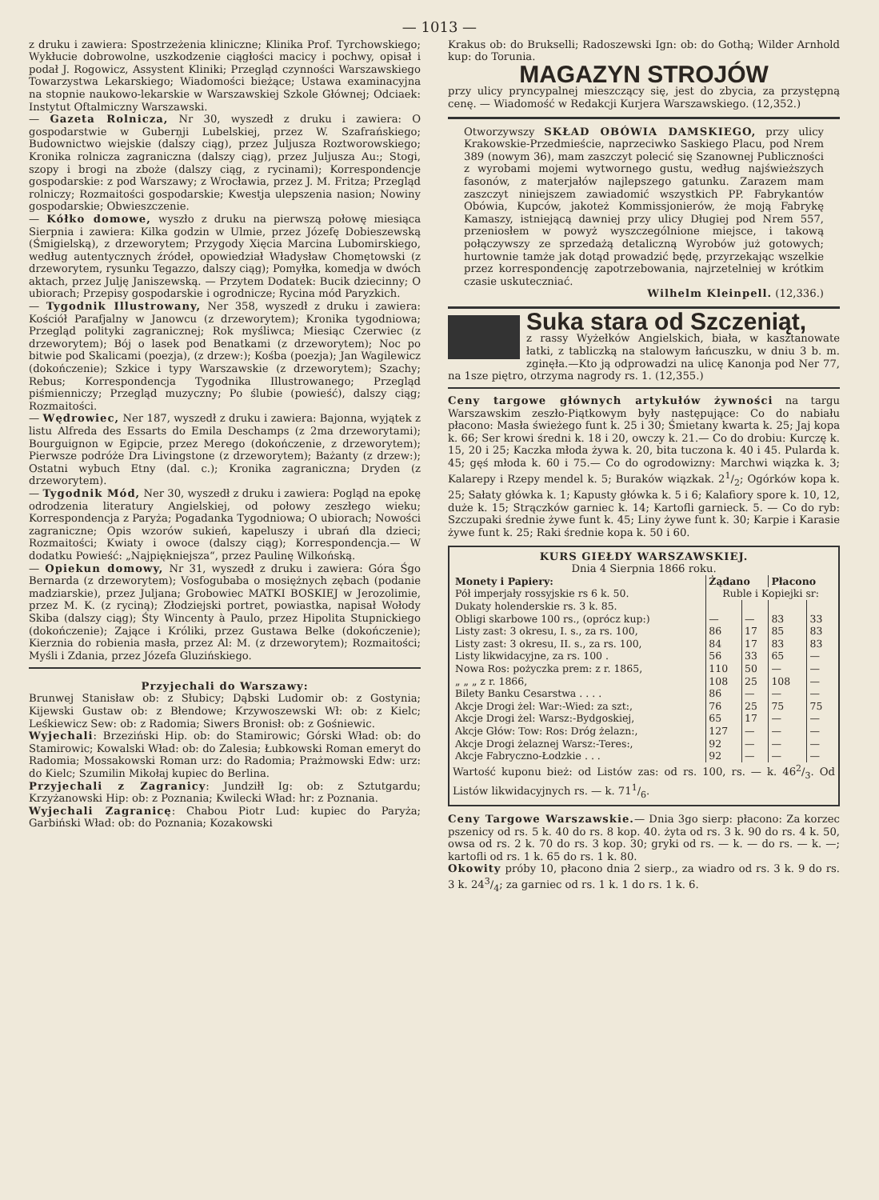— 1013 —
z druku i zawiera: Spostrzeżenia kliniczne; Klinika Prof. Tyrchowskiego; Wykłucie dobrowolne, uszkodzenie ciągłości macicy i pochwy, opisał i podał J. Rogowicz, Assystent Kliniki; Przegląd czynności Warszawskiego Towarzystwa Lekarskiego; Wiadomości bieżące; Ustawa examinacyjna na stopnie naukowo-lekarskie w Warszawskiej Szkole Głównej; Odciaek: Instytut Oftalmiczny Warszawski.
— Gazeta Rolnicza, Nr 30, wyszedł z druku i zawiera: O gospodarstwie w Guberņji Lubelskiej, przez W. Szafrańskiego; Budownictwo wiejskie (dalszy ciąg), przez Juljusza Roztworowskiego; Kronika rolnicza zagraniczna (dalszy ciąg), przez Juljusza Au:; Stogi, szopy i brogi na zboże (dalszy ciąg, z rycinami); Korrespondencje gospodarskie: z pod Warszawy; z Wrocławia, przez J. M. Fritza; Przegląd rolniczy; Rozmaitości gospodarskie; Kwestja ulepszenia nasion; Nowiny gospodarskie; Obwieszczenie.
— Kółko domowe, wyszło z druku na pierwszą połowę miesiąca Sierpnia i zawiera: Kilka godzin w Ulmie, przez Józefę Dobieszewską (Śmigielską), z drzeworytem; Przygody Xięcia Marcina Lubomirskiego, według autentycznych źródeł, opowiedział Władysław Chomętowski (z drzeworytem, rysunku Tegazzo, dalszy ciąg); Pomyłka, komedja w dwóch aktach, przez Julję Janiszewską. — Przytem Dodatek: Bucik dziecinny; O ubiorach; Przepisy gospodarskie i ogrodnicze; Rycina mód Paryzkich.
— Tygodnik Illustrowany, Ner 358, wyszedł z druku i zawiera: Kościół Parafjalny w Janowcu (z drzeworytem); Kronika tygodniowa; Przegląd polityki zagranicznej; Rok myśliwca; Miesiąc Czerwiec (z drzeworytem); Bój o lasek pod Benatkami (z drzeworytem); Noc po bitwie pod Skalicami (poezja), (z drzew:); Kośba (poezja); Jan Wagilewicz (dokończenie); Szkice i typy Warszawskie (z drzeworytem); Szachy; Rebus; Korrespondencja Tygodnika Illustrowanego; Przegląd piśmienniczy; Przegląd muzyczny; Po ślubie (powieść), dalszy ciąg; Rozmaitości.
— Wędrowiec, Ner 187, wyszedł z druku i zawiera: Bajonna, wyjątek z listu Alfreda des Essarts do Emila Deschamps (z 2ma drzeworytami); Bourguignon w Egipcie, przez Merego (dokończenie, z drzeworytem); Pierwsze podróże Dra Livingstone (z drzeworytem); Bażanty (z drzew:); Ostatni wybuch Etny (dal. c.); Kronika zagraniczna; Dryden (z drzeworytem).
— Tygodnik Mód, Ner 30, wyszedł z druku i zawiera: Pogląd na epokę odrodzenia literatury Angielskiej, od połowy zeszłego wieku; Korrespondencja z Paryża; Pogadanka Tygodniowa; O ubiorach; Nowości zagraniczne; Opis wzorów sukień, kapeluszy i ubrań dla dzieci; Rozmaitości; Kwiaty i owoce (dalszy ciąg); Korrespondencja.— W dodatku Powieść: „Najpiękniejsza“, przez Paulinę Wilkońską.
— Opiekun domowy, Nr 31, wyszedł z druku i zawiera: Góra Śgo Bernarda (z drzeworytem); Vosfogubaba o mosiężnych zębach (podanie madziarskie), przez Juljana; Grobowiec MATKI BOSKIEJ w Jerozolimie, przez M. K. (z ryciną); Złodziejski portret, powiastka, napisał Wołody Skiba (dalszy ciąg); Śty Wincenty à Paulo, przez Hipolita Stupnickiego (dokończenie); Zające i Króliki, przez Gustawa Belke (dokończenie); Kierznia do robienia masła, przez Al: M. (z drzeworytem); Rozmaitości; Myśli i Zdania, przez Józefa Gluzińskiego.
Przyjechali do Warszawy:
Brunwej Stanisław ob: z Słubicy; Dąbski Ludomir ob: z Gostynia; Kijewski Gustaw ob: z Błendowe; Krzywoszewski Wł: ob: z Kielc; Leśkiewicz Sew: ob: z Radomia; Siwers Bronisł: ob: z Gośniewic.
Wyjechali: Brzeziński Hip. ob: do Stamirowic; Górski Wład: ob: do Stamirowic; Kowalski Wład: ob: do Zalesia; Łubkowski Roman emeryt do Radomia; Mossakowski Roman urz: do Radomia; Prażmowski Edw: urz: do Kielc; Szumilin Mikołaj kupiec do Berlina.
Przyjechali z Zagranicy: Jundziłł Ig: ob: z Sztutgardu; Krzyżanowski Hip: ob: z Poznania; Kwilecki Wład: hr: z Poznania.
Wyjechali Zagranicę: Chabou Piotr Lud: kupiec do Paryża; Garbiński Wład: ob: do Poznania; Kozakowski
Krakus ob: do Brukselli; Radoszewski Ign: ob: do Gothą; Wilder Arnhold kup: do Torunia.
MAGAZYN STROJÓW
przy ulicy pryncypalnej mieszczący się, jest do zbycia, za przystępną cenę. — Wiadomość w Redakcji Kurjera Warszawskiego. (12,352.)
Otworzywszy SKŁAD OBÓWIA DAMSKIEGO, przy ulicy Krakowskie-Przedmieście, naprzeciwko Saskiego Placu, pod Nrem 389 (nowym 36), mam zaszczyt polecić się Szanownej Publiczności z wyrobami mojemi wytwornego gustu, według najświeższych fasonów, z materjałów najlepszego gatunku. Zarazem mam zaszczyt niniejszem zawiadomić wszystkich PP. Fabrykantów Obówia, Kupców, jakoteż Kommissjonierów, że moją Fabrykę Kamaszy, istniejącą dawniej przy ulicy Długiej pod Nrem 557, przeniosłem w powyż wyszczególnione miejsce, i takową połączywszy ze sprzedażą detaliczną Wyrobów już gotowych; hurtownie tamże jak dotąd prowadzić będę, przyrzekając wszelkie przez korrespondencję zapotrzebowania, najrzetelniej w krótkim czasie uskuteczniać.
Wilhelm Kleinpell. (12,336.)
Suka stara od Szczeniąt,
z rassy Wyżełków Angielskich, biała, w kasztanowate łatki, z tabliczką na stalowym łańcuszku, w dniu 3 b. m. zginęła.—Kto ją odprowadzi na ulicę Kanonja pod Ner 77, na 1sze piętro, otrzyma nagrody rs. 1. (12,355.)
Ceny targowe głównych artykułów żywności na targu Warszawskim zeszło-Piątkowym były następujące: Co do nabiału płacono: Masła świeżego funt k. 25 i 30; Śmietany kwarta k. 25; Jaj kopa k. 66; Ser krowi średni k. 18 i 20, owczy k. 21.— Co do drobiu: Kurczę k. 15, 20 i 25; Kaczka młoda żywa k. 20, bita tuczona k. 40 i 45. Pularda k. 45; gęś młoda k. 60 i 75.— Co do ogrodowizny: Marchwi wiązka k. 3; Kalarepy i Rzepy mendel k. 5; Buraków wiązkak. 21/2; Ogórków kopa k. 25; Sałaty główka k. 1; Kapusty główka k. 5 i 6; Kalafiory spore k. 10, 12, duże k. 15; Strączków garniec k. 14; Kartofli garnieck. 5. — Co do ryb: Szczupaki średnie żywe funt k. 45; Liny żywe funt k. 30; Karpie i Karasie żywe funt k. 25; Raki średnie kopa k. 50 i 60.
KURS GIEŁDY WARSZAWSKIEJ.
Dnia 4 Sierpnia 1866 roku.
| Monety i Papiery: | Żądano | | Płacono | |
| --- | --- | --- | --- | --- |
| Pół imperjały rossyjskie rs 6 k. 50. | Ruble i Kopiejki sr: | | | |
| Dukaty holenderskie rs. 3 k. 85. | | | | |
| Obligi skarbowe 100 rs., (oprócz kup:) | — | — | 83 | 33 |
| Listy zast: 3 okresu, I. s., za rs. 100, | 86 | 17 | 85 | 83 |
| Listy zast: 3 okresu, II. s., za rs. 100, | 84 | 17 | 83 | 83 |
| Listy likwidacyjne, za rs. 100 . | 56 | 33 | 65 | — |
| Nowa Ros: pożyczka prem: z r. 1865, | 110 | 50 | — | — |
| „ „ „ z r. 1866, | 108 | 25 | 108 | — |
| Bilety Banku Cesarstwa . . . . | 86 | — | — | — |
| Akcje Drogi żel: War:-Wied: za szt:, | 76 | 25 | 75 | 75 |
| Akcje Drogi żel: Warsz:-Bydgoskiej, | 65 | 17 | — | — |
| Akcje Głów: Tow: Ros: Dróg żelazn:, | 127 | — | — | — |
| Akcje Drogi żelaznej Warsz:-Teres:, | 92 | — | — | — |
| Akcje Fabryczno-Łodzkie . . . | 92 | — | — | — |
Wartość kuponu bież: od Listów zas: od rs. 100, rs. — k. 462/3. Od Listów likwidacyjnych rs. — k. 711/6.
Ceny Targowe Warszawskie.— Dnia 3go sierp: płacono: Za korzec pszenicy od rs. 5 k. 40 do rs. 8 kop. 40. żyta od rs. 3 k. 90 do rs. 4 k. 50, owsa od rs. 2 k. 70 do rs. 3 kop. 30; gryki od rs. — k. — do rs. — k. —; kartofli od rs. 1 k. 65 do rs. 1 k. 80.
Okowity próby 10, płacono dnia 2 sierp., za wiadro od rs. 3 k. 9 do rs. 3 k. 243/4; za garniec od rs. 1 k. 1 do rs. 1 k. 6.